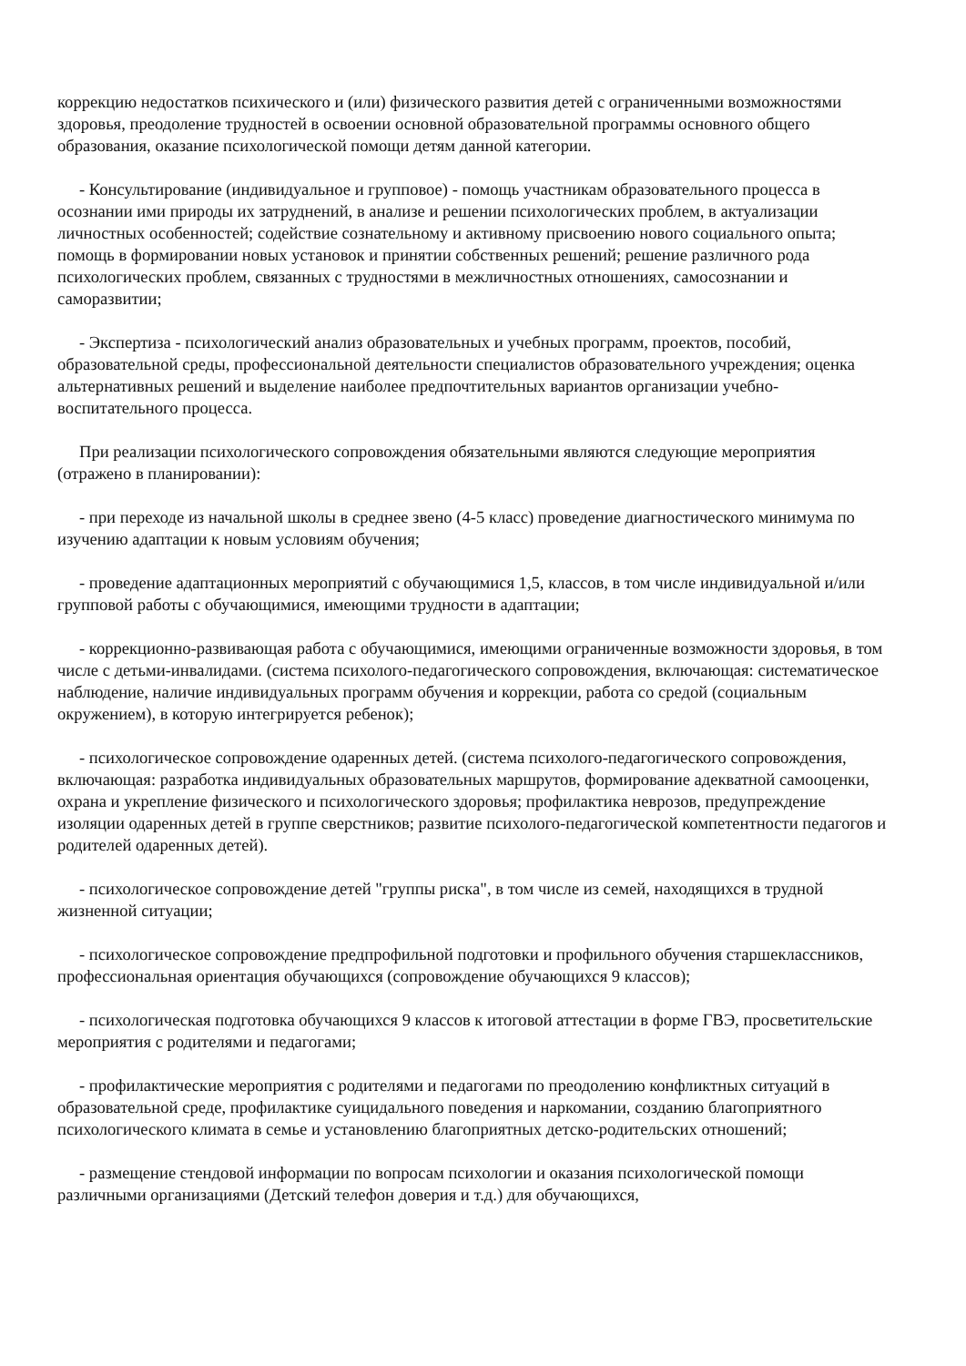коррекцию недостатков психического и (или) физического развития детей с ограниченными возможностями здоровья, преодоление трудностей в освоении основной образовательной программы основного общего образования, оказание психологической помощи детям данной категории.
- Консультирование (индивидуальное и групповое) - помощь участникам образовательного процесса в осознании ими природы их затруднений, в анализе и решении психологических проблем, в актуализации личностных особенностей; содействие сознательному и активному присвоению нового социального опыта; помощь в формировании новых установок и принятии собственных решений; решение различного рода психологических проблем, связанных с трудностями в межличностных отношениях, самосознании и саморазвитии;
- Экспертиза - психологический анализ образовательных и учебных программ, проектов, пособий, образовательной среды, профессиональной деятельности специалистов образовательного учреждения; оценка альтернативных решений и выделение наиболее предпочтительных вариантов организации учебно-воспитательного процесса.
При реализации психологического сопровождения обязательными являются следующие мероприятия (отражено в планировании):
- при переходе из начальной школы в среднее звено (4-5 класс) проведение диагностического минимума по изучению адаптации к новым условиям обучения;
- проведение адаптационных мероприятий с обучающимися 1,5, классов, в том числе индивидуальной и/или групповой работы с обучающимися, имеющими трудности в адаптации;
- коррекционно-развивающая работа с обучающимися, имеющими ограниченные возможности здоровья, в том числе с детьми-инвалидами. (система психолого-педагогического сопровождения, включающая: систематическое наблюдение, наличие индивидуальных программ обучения и коррекции, работа со средой (социальным окружением), в которую интегрируется ребенок);
- психологическое сопровождение одаренных детей. (система психолого-педагогического сопровождения, включающая: разработка индивидуальных образовательных маршрутов, формирование адекватной самооценки, охрана и укрепление физического и психологического здоровья; профилактика неврозов, предупреждение изоляции одаренных детей в группе сверстников; развитие психолого-педагогической компетентности педагогов и родителей одаренных детей).
- психологическое сопровождение детей "группы риска", в том числе из семей, находящихся в трудной жизненной ситуации;
- психологическое сопровождение предпрофильной подготовки и профильного обучения старшеклассников, профессиональная ориентация обучающихся (сопровождение обучающихся 9 классов);
- психологическая подготовка обучающихся 9 классов к итоговой аттестации в форме ГВЭ, просветительские мероприятия с родителями и педагогами;
- профилактические мероприятия с родителями и педагогами по преодолению конфликтных ситуаций в образовательной среде, профилактике суицидального поведения и наркомании, созданию благоприятного психологического климата в семье и установлению благоприятных детско-родительских отношений;
- размещение стендовой информации по вопросам психологии и оказания психологической помощи различными организациями (Детский телефон доверия и т.д.) для обучающихся,